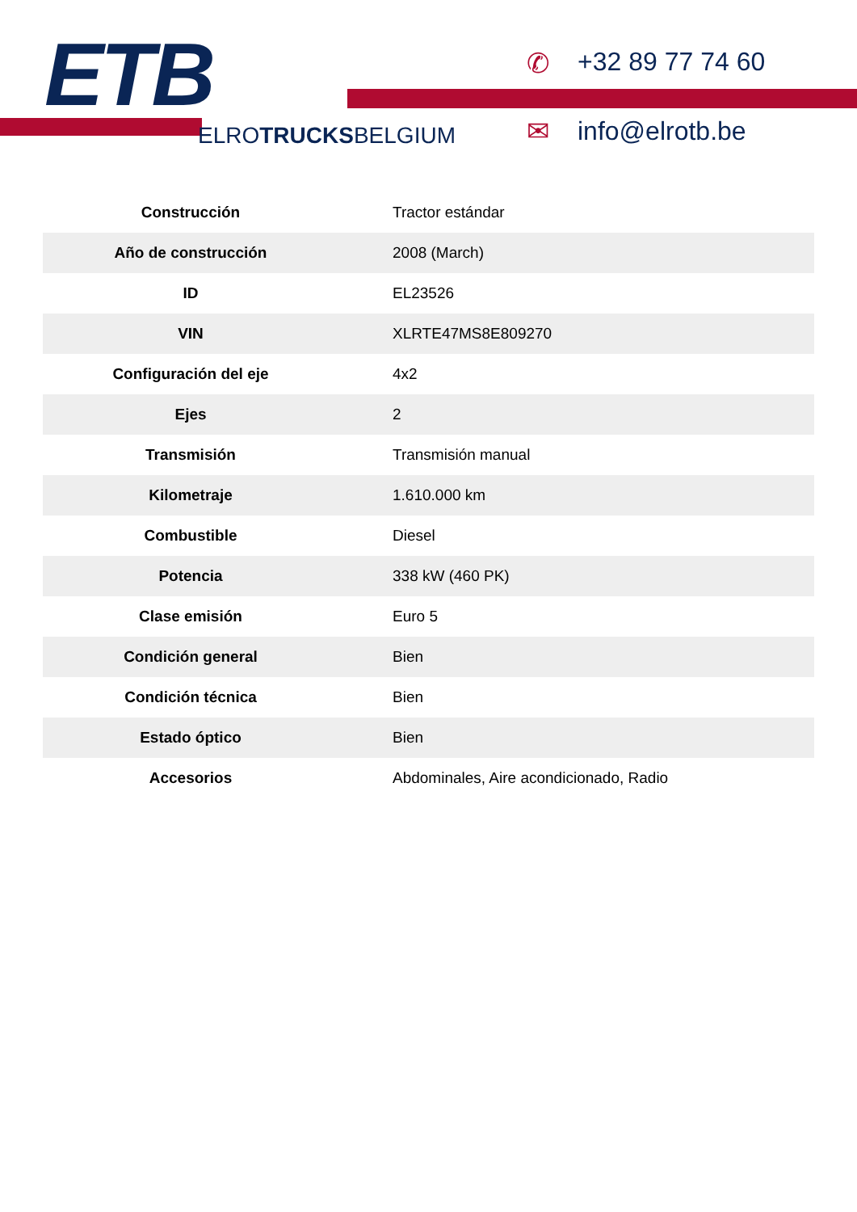ETB
ELROTRUCKSBELGIUM
✆ +32 89 77 74 60
✉ info@elrotb.be
| Construcción | Tractor estándar |
| Año de construcción | 2008 (March) |
| ID | EL23526 |
| VIN | XLRTE47MS8E809270 |
| Configuración del eje | 4x2 |
| Ejes | 2 |
| Transmisión | Transmisión manual |
| Kilometraje | 1.610.000 km |
| Combustible | Diesel |
| Potencia | 338 kW (460 PK) |
| Clase emisión | Euro 5 |
| Condición general | Bien |
| Condición técnica | Bien |
| Estado óptico | Bien |
| Accesorios | Abdominales, Aire acondicionado, Radio |